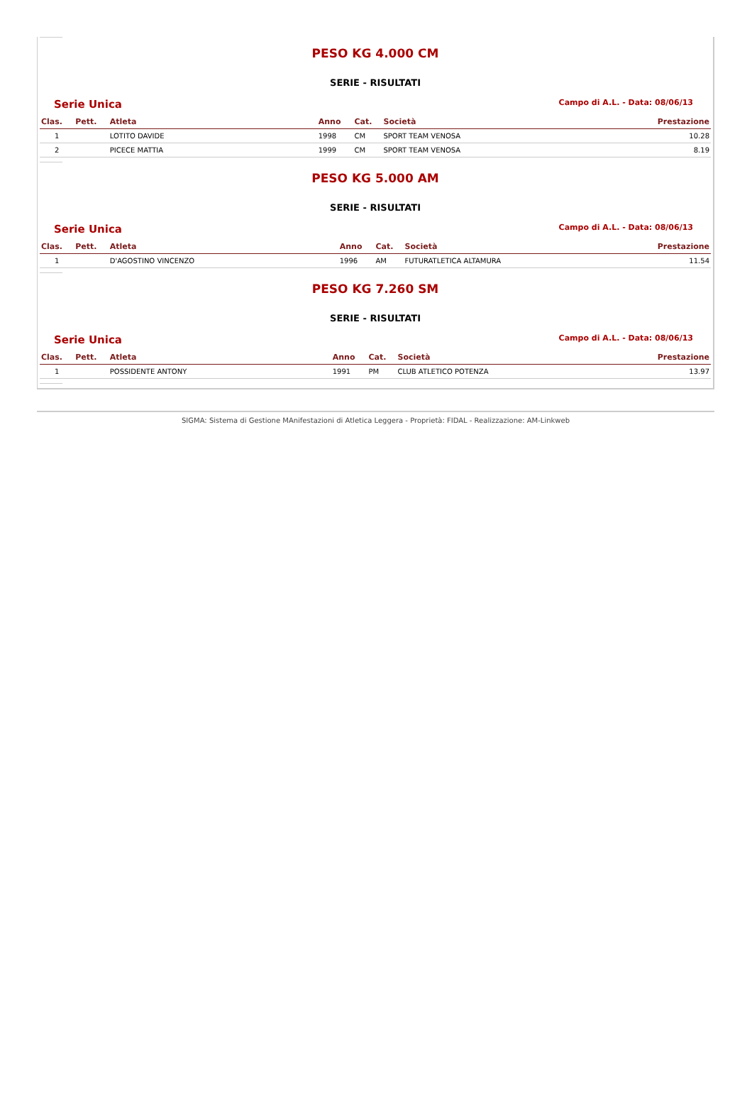PESO KG 4.000 CM
SERIE - RISULTATI
Serie Unica Campo di A.L. - Data: 08/06/13
| Clas. | Pett. | Atleta | Anno | Cat. | Società | Prestazione |
| --- | --- | --- | --- | --- | --- | --- |
| 1 | | LOTITO DAVIDE | 1998 | CM | SPORT TEAM VENOSA | 10.28 |
| 2 | | PICECE MATTIA | 1999 | CM | SPORT TEAM VENOSA | 8.19 |
PESO KG 5.000 AM
SERIE - RISULTATI
Serie Unica Campo di A.L. - Data: 08/06/13
| Clas. | Pett. | Atleta | Anno | Cat. | Società | Prestazione |
| --- | --- | --- | --- | --- | --- | --- |
| 1 | | D'AGOSTINO VINCENZO | 1996 | AM | FUTURATLETICA ALTAMURA | 11.54 |
PESO KG 7.260 SM
SERIE - RISULTATI
Serie Unica Campo di A.L. - Data: 08/06/13
| Clas. | Pett. | Atleta | Anno | Cat. | Società | Prestazione |
| --- | --- | --- | --- | --- | --- | --- |
| 1 | | POSSIDENTE ANTONY | 1991 | PM | CLUB ATLETICO POTENZA | 13.97 |
SIGMA: Sistema di Gestione MAnifestazioni di Atletica Leggera - Proprietà: FIDAL - Realizzazione: AM-Linkweb